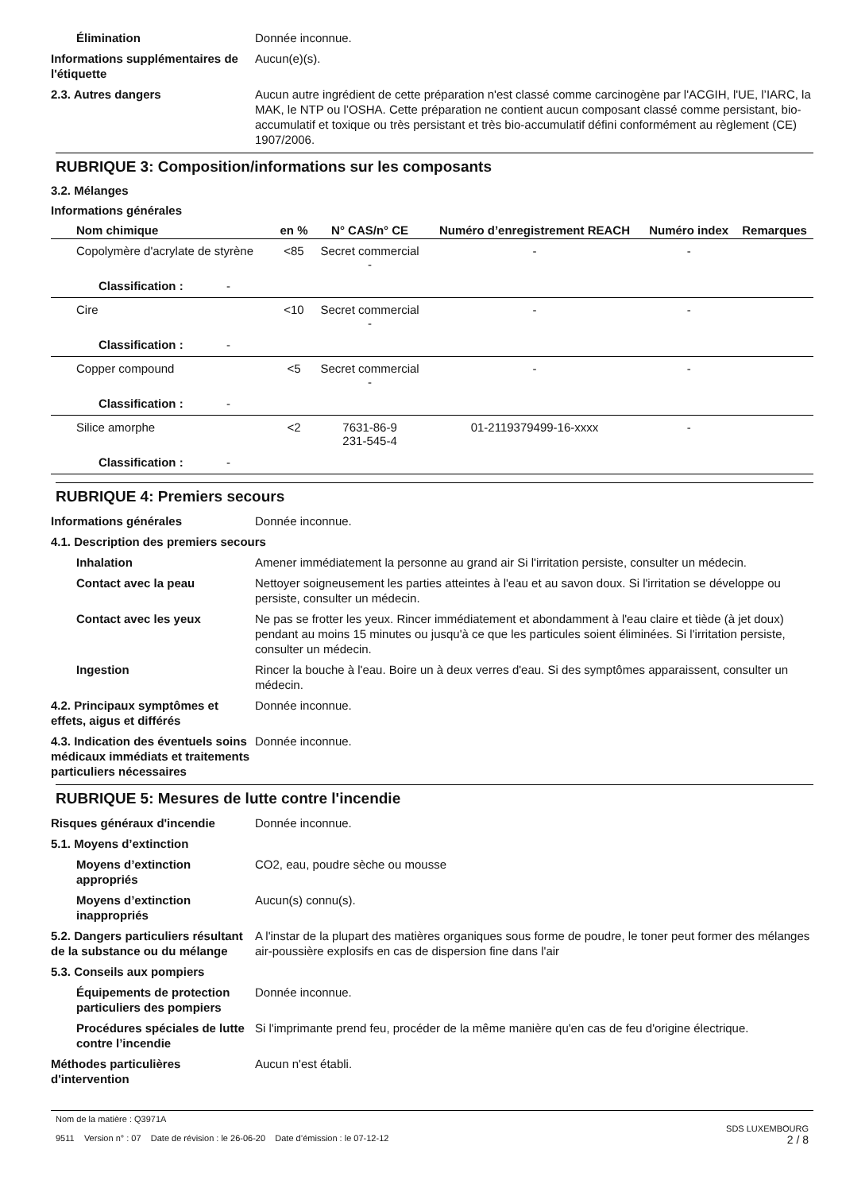Élimination Donnée inconnue.
Informations supplémentaires de l'étiquette
Aucun(e)(s).
2.3. Autres dangers Aucun autre ingrédient de cette préparation n'est classé comme carcinogène par l'ACGIH, l'UE, l’IARC, la MAK, le NTP ou l’OSHA. Cette préparation ne contient aucun composant classé comme persistant, bio-accumulatif et toxique ou très persistant et très bio-accumulatif défini conformément au règlement (CE) 1907/2006.
RUBRIQUE 3: Composition/informations sur les composants
3.2. Mélanges
Informations générales
| Nom chimique | en % | N° CAS/n° CE | Numéro d’enregistrement REACH | Numéro index | Remarques |
| --- | --- | --- | --- | --- | --- |
| Copolymère d'acrylate de styrène | <85 | Secret commercial - | - | - | |
| Classification : - | | | | | |
| Cire | <10 | Secret commercial - | - | - | |
| Classification : - | | | | | |
| Copper compound | <5 | Secret commercial - | - | - | |
| Classification : - | | | | | |
| Silice amorphe | <2 | 7631-86-9 231-545-4 | 01-2119379499-16-xxxx | - | |
| Classification : - | | | | | |
RUBRIQUE 4: Premiers secours
Informations générales Donnée inconnue.
4.1. Description des premiers secours
Inhalation Amener immédiatement la personne au grand air Si l'irritation persiste, consulter un médecin.
Contact avec la peau Nettoyer soigneusement les parties atteintes à l'eau et au savon doux. Si l'irritation se développe ou persiste, consulter un médecin.
Contact avec les yeux Ne pas se frotter les yeux. Rincer immédiatement et abondamment à l'eau claire et tiède (à jet doux) pendant au moins 15 minutes ou jusqu'à ce que les particules soient éliminées. Si l'irritation persiste, consulter un médecin.
Ingestion Rincer la bouche à l'eau. Boire un à deux verres d'eau. Si des symptômes apparaissent, consulter un médecin.
4.2. Principaux symptômes et effets, aigus et différés
Donnée inconnue.
4.3. Indication des éventuels soins médicaux immédiats et traitements particuliers nécessaires
Donnée inconnue.
RUBRIQUE 5: Mesures de lutte contre l'incendie
Risques généraux d'incendie Donnée inconnue.
5.1. Moyens d’extinction
Moyens d’extinction appropriés
CO2, eau, poudre sèche ou mousse
Moyens d’extinction inappropriés
Aucun(s) connu(s).
5.2. Dangers particuliers résultant de la substance ou du mélange
A l'instar de la plupart des matières organiques sous forme de poudre, le toner peut former des mélanges air-poussière explosifs en cas de dispersion fine dans l'air
5.3. Conseils aux pompiers
Équipements de protection particuliers des pompiers
Donnée inconnue.
Procédures spéciales de lutte contre l’incendie
Si l'imprimante prend feu, procéder de la même manière qu'en cas de feu d'origine électrique.
Méthodes particulières d'intervention
Aucun n'est établi.
Nom de la matière : Q3971A
9511 Version n° : 07 Date de révision : le 26-06-20 Date d’émission : le 07-12-12
SDS LUXEMBOURG
2 / 8